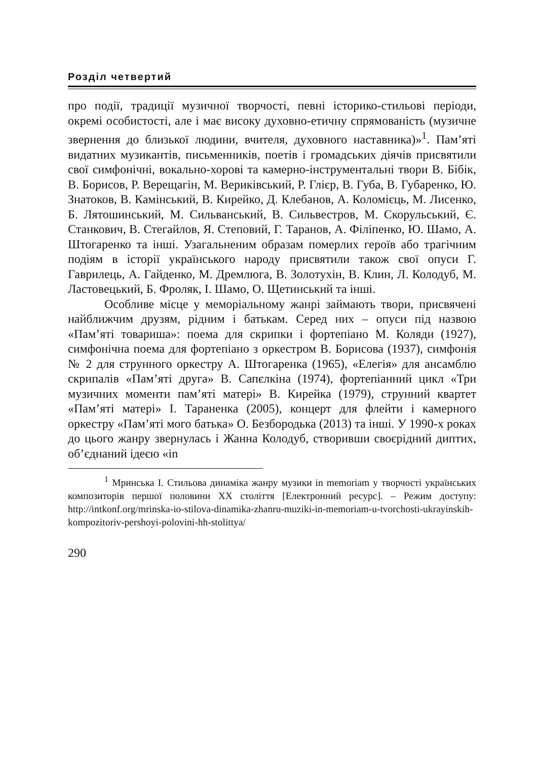Розділ четвертий
про події, традиції музичної творчості, певні історико-стильові періоди, окремі особистості, але і має високу духовно-етичну спрямованість (музичне звернення до близької людини, вчителя, духовного наставника)»<sup>1</sup>. Пам’яті видатних музикантів, письменників, поетів і громадських діячів присвятили свої симфонічні, вокально-хорові та камерно-інструментальні твори В. Бібік, В. Борисов, Р. Верещагін, М. Вериківський, Р. Глієр, В. Губа, В. Губаренко, Ю. Знатоков, В. Камінський, В. Кирейко, Д. Клебанов, А. Коломієць, М. Лисенко, Б. Лятошинський, М. Сильванський, В. Сильвестров, М. Скорульський, Є. Станкович, В. Стегайлов, Я. Степовий, Г. Таранов, А. Філіпенко, Ю. Шамо, А. Штогаренко та інші. Узагальненим образам померлих героїв або трагічним подіям в історії українського народу присвятили також свої опуси Г. Гаврилець, А. Гайденко, М. Дремлюга, В. Золотухін, В. Клин, Л. Колодуб, М. Ластовецький, Б. Фроляк, І. Шамо, О. Щетинський та інші.
Особливе місце у меморіальному жанрі займають твори, присвячені найближчим друзям, рідним і батькам. Серед них – опуси під назвою «Пам’яті товариша»: поема для скрипки і фортепіано М. Коляди (1927), симфонічна поема для фортепіано з оркестром В. Борисова (1937), симфонія № 2 для струнного оркестру А. Штогаренка (1965), «Елегія» для ансамблю скрипалів «Пам’яті друга» В. Сапєлкіна (1974), фортепіанний цикл «Три музичних моменти пам’яті матері» В. Кирейка (1979), струнний квартет «Пам’яті матері» І. Тараненка (2005), концерт для флейти і камерного оркестру «Пам’яті мого батька» О. Безбородька (2013) та інші. У 1990-х роках до цього жанру звернулась і Жанна Колодуб, створивши своєрідний диптих, об’єднаний ідеєю «in
<sup>1</sup> Мринська І. Стильова динаміка жанру музики in memoriam у творчості українських композиторів першої половини ХХ століття [Електронний ресурс]. – Режим доступу: http://intkonf.org/mrinska-io-stilova-dinamika-zhanru-muziki-in-memoriam-u-tvorchosti-ukrayinskih-kompozitoriv-pershoyi-polovini-hh-stolittya/
290